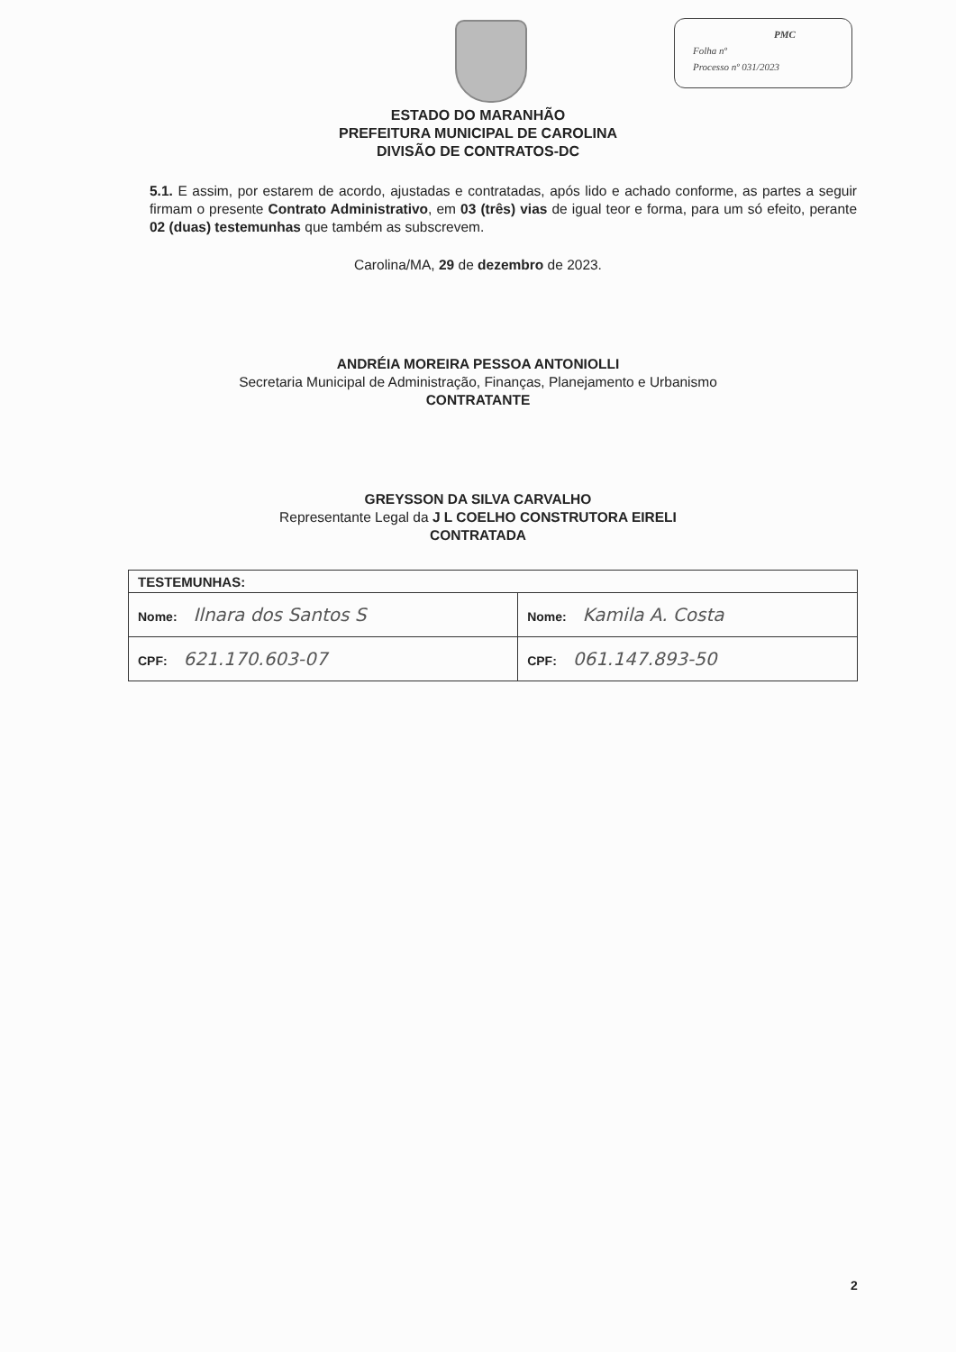PMC
Folha nº
Processo nº 031/2023
ESTADO DO MARANHÃO
PREFEITURA MUNICIPAL DE CAROLINA
DIVISÃO DE CONTRATOS-DC
5.1. E assim, por estarem de acordo, ajustadas e contratadas, após lido e achado conforme, as partes a seguir firmam o presente Contrato Administrativo, em 03 (três) vias de igual teor e forma, para um só efeito, perante 02 (duas) testemunhas que também as subscrevem.
Carolina/MA, 29 de dezembro de 2023.
ANDRÉIA MOREIRA PESSOA ANTONIOLLI
Secretaria Municipal de Administração, Finanças, Planejamento e Urbanismo
CONTRATANTE
GREYSSON DA SILVA CARVALHO
Representante Legal da J L COELHO CONSTRUTORA EIRELI
CONTRATADA
| TESTEMUNHAS: | |
| --- | --- |
| Nome: Ilnara dos Santos S | Nome: Kamila A. Costa |
| CPF: 621.170.603-07 | CPF: 061.147.893-50 |
2